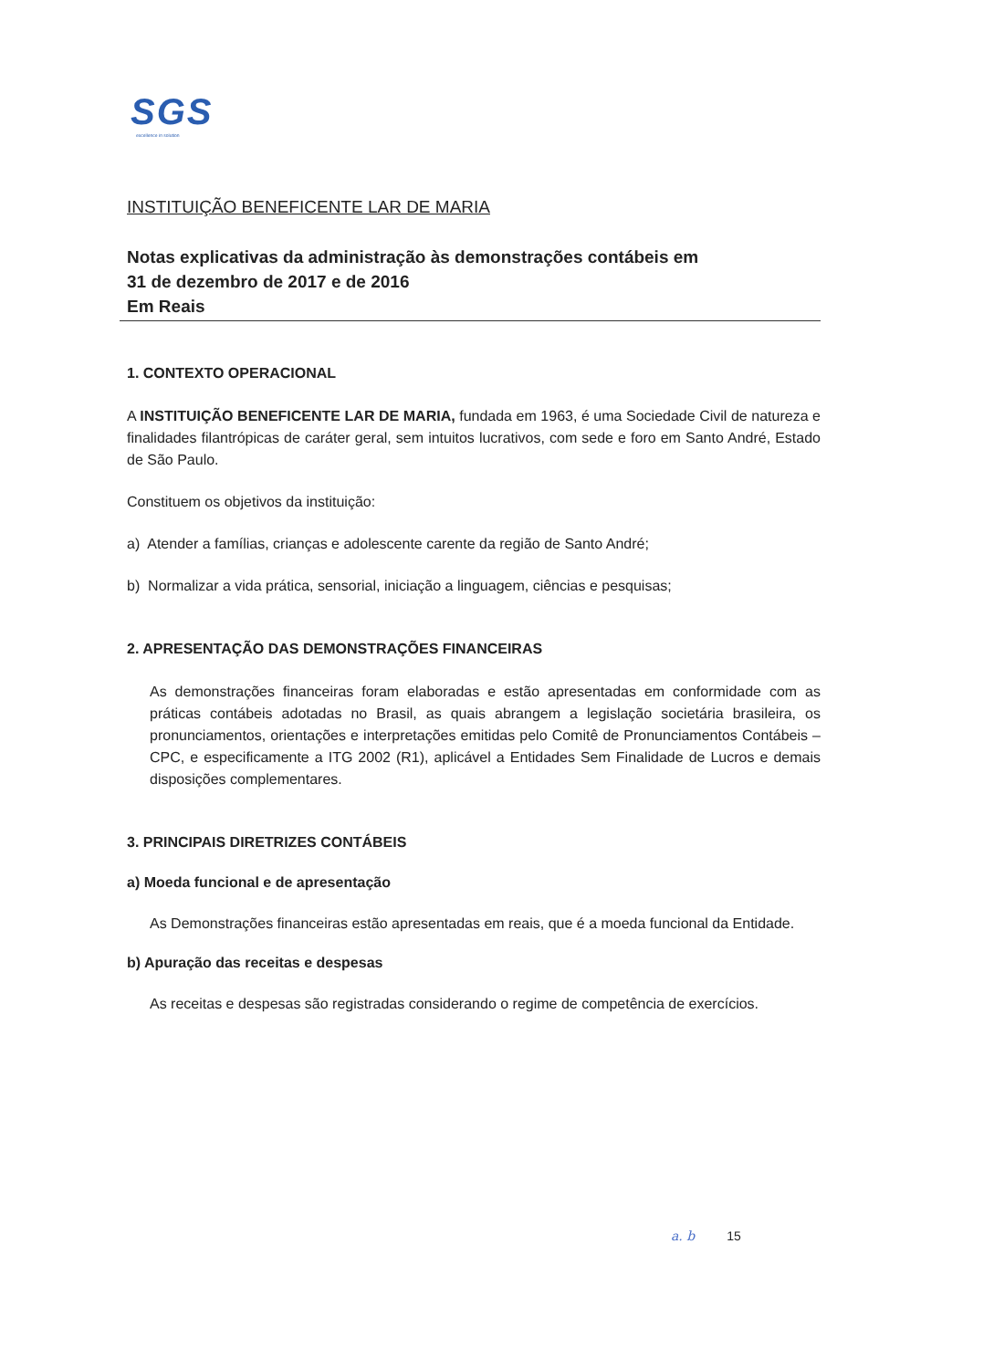SGS
excellence in solution
INSTITUIÇÃO BENEFICENTE LAR DE MARIA
Notas explicativas da administração às demonstrações contábeis em
31 de dezembro de 2017 e de 2016
Em Reais
1. CONTEXTO OPERACIONAL
A INSTITUIÇÃO BENEFICENTE LAR DE MARIA, fundada em 1963, é uma Sociedade Civil de natureza e finalidades filantrópicas de caráter geral, sem intuitos lucrativos, com sede e foro em Santo André, Estado de São Paulo.
Constituem os objetivos da instituição:
a) Atender a famílias, crianças e adolescente carente da região de Santo André;
b) Normalizar a vida prática, sensorial, iniciação a linguagem, ciências e pesquisas;
2. APRESENTAÇÃO DAS DEMONSTRAÇÕES FINANCEIRAS
As demonstrações financeiras foram elaboradas e estão apresentadas em conformidade com as práticas contábeis adotadas no Brasil, as quais abrangem a legislação societária brasileira, os pronunciamentos, orientações e interpretações emitidas pelo Comitê de Pronunciamentos Contábeis – CPC, e especificamente a ITG 2002 (R1), aplicável a Entidades Sem Finalidade de Lucros e demais disposições complementares.
3. PRINCIPAIS DIRETRIZES CONTÁBEIS
a) Moeda funcional e de apresentação
As Demonstrações financeiras estão apresentadas em reais, que é a moeda funcional da Entidade.
b) Apuração das receitas e despesas
As receitas e despesas são registradas considerando o regime de competência de exercícios.
a. b 15